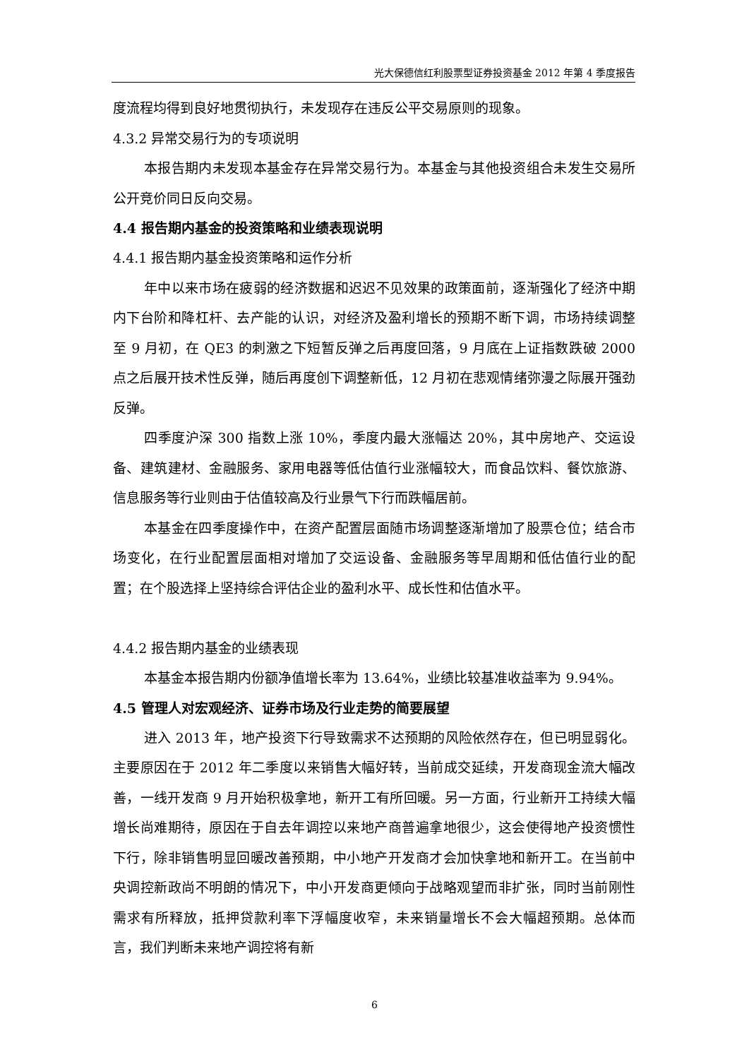光大保德信红利股票型证券投资基金 2012 年第 4 季度报告
度流程均得到良好地贯彻执行，未发现存在违反公平交易原则的现象。
4.3.2 异常交易行为的专项说明
本报告期内未发现本基金存在异常交易行为。本基金与其他投资组合未发生交易所公开竞价同日反向交易。
4.4 报告期内基金的投资策略和业绩表现说明
4.4.1 报告期内基金投资策略和运作分析
年中以来市场在疲弱的经济数据和迟迟不见效果的政策面前，逐渐强化了经济中期内下台阶和降杠杆、去产能的认识，对经济及盈利增长的预期不断下调，市场持续调整至 9 月初，在 QE3 的刺激之下短暂反弹之后再度回落，9 月底在上证指数跌破 2000 点之后展开技术性反弹，随后再度创下调整新低，12 月初在悲观情绪弥漫之际展开强劲反弹。
四季度沪深 300 指数上涨 10%，季度内最大涨幅达 20%，其中房地产、交运设备、建筑建材、金融服务、家用电器等低估值行业涨幅较大，而食品饮料、餐饮旅游、信息服务等行业则由于估值较高及行业景气下行而跌幅居前。
本基金在四季度操作中，在资产配置层面随市场调整逐渐增加了股票仓位；结合市场变化，在行业配置层面相对增加了交运设备、金融服务等早周期和低估值行业的配置；在个股选择上坚持综合评估企业的盈利水平、成长性和估值水平。
4.4.2 报告期内基金的业绩表现
本基金本报告期内份额净值增长率为 13.64%，业绩比较基准收益率为 9.94%。
4.5 管理人对宏观经济、证券市场及行业走势的简要展望
进入 2013 年，地产投资下行导致需求不达预期的风险依然存在，但已明显弱化。主要原因在于 2012 年二季度以来销售大幅好转，当前成交延续，开发商现金流大幅改善，一线开发商 9 月开始积极拿地，新开工有所回暖。另一方面，行业新开工持续大幅增长尚难期待，原因在于自去年调控以来地产商普遍拿地很少，这会使得地产投资惯性下行，除非销售明显回暖改善预期，中小地产开发商才会加快拿地和新开工。在当前中央调控新政尚不明朗的情况下，中小开发商更倾向于战略观望而非扩张，同时当前刚性需求有所释放，抵押贷款利率下浮幅度收窄，未来销量增长不会大幅超预期。总体而言，我们判断未来地产调控将有新
6